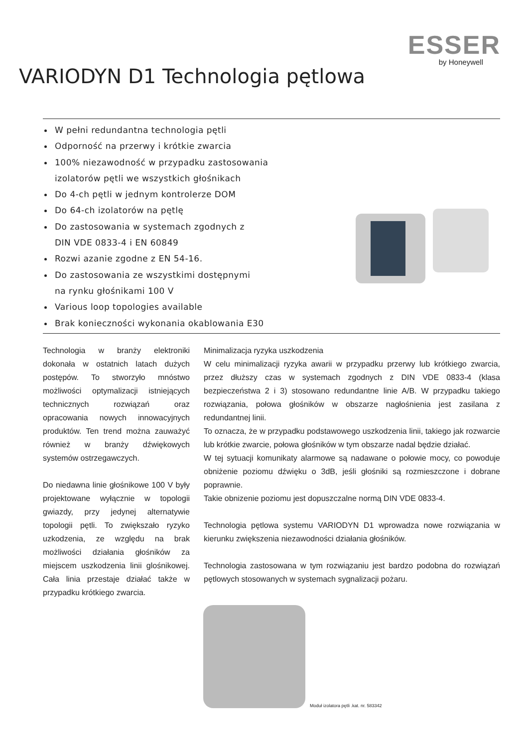ESSER
by Honeywell
VARIODYN D1 Technologia pętlowa
W pełni redundantna technologia pętli
Odporność na przerwy i krótkie zwarcia
100% niezawodność w przypadku zastosowania
izolatorów pętli we wszystkich głośnikach
Do 4-ch pętli w jednym kontrolerze DOM
Do 64-ch izolatorów na pętlę
Do zastosowania w systemach zgodnych z
DIN VDE 0833-4 i EN 60849
Rozwi azanie zgodne z EN 54-16.
Do zastosowania ze wszystkimi dostępnymi
na rynku głośnikami 100 V
Various loop topologies available
Brak konieczności wykonania okablowania E30
Technologia w branży elektroniki dokonała w ostatnich latach dużych postępów. To stworzyło mnóstwo możliwości optymalizacji istniejących technicznych rozwiązań oraz opracowania nowych innowacyjnych produktów. Ten trend można zauważyć również w branży dźwiękowych systemów ostrzegawczych.
Do niedawna linie głośnikowe 100 V były projektowane wyłącznie w topologii gwiazdy, przy jedynej alternatywie topologii pętli. To zwiększało ryzyko uzkodzenia, ze względu na brak możliwości działania głośników za miejscem uszkodzenia linii glośnikowej. Cała linia przestaje działać także w przypadku krótkiego zwarcia.
Minimalizacja ryzyka uszkodzenia
W celu minimalizacji ryzyka awarii w przypadku przerwy lub krótkiego zwarcia, przez dłuższy czas w systemach zgodnych z DIN VDE 0833-4 (klasa bezpieczeństwa 2 i 3) stosowano redundantne linie A/B. W przypadku takiego rozwiązania, połowa głośników w obszarze nagłośnienia jest zasilana z redundantnej linii.
To oznacza, że w przypadku podstawowego uszkodzenia linii, takiego jak rozwarcie lub krótkie zwarcie, połowa głośników w tym obszarze nadal będzie działać.
W tej sytuacji komunikaty alarmowe są nadawane o połowie mocy, co powoduje obniżenie poziomu dźwięku o 3dB, jeśli głośniki są rozmieszczone i dobrane poprawnie.
Takie obnizenie poziomu jest dopuszczalne normą DIN VDE 0833-4.
Technologia pętlowa systemu VARIODYN D1 wprowadza nowe rozwiązania w kierunku zwiększenia niezawodności działania głośników.
Technologia zastosowana w tym rozwiązaniu jest bardzo podobna do rozwiązań pętlowych stosowanych w systemach sygnalizacji pożaru.
Moduł izolatora pętli .kat. nr. 583342